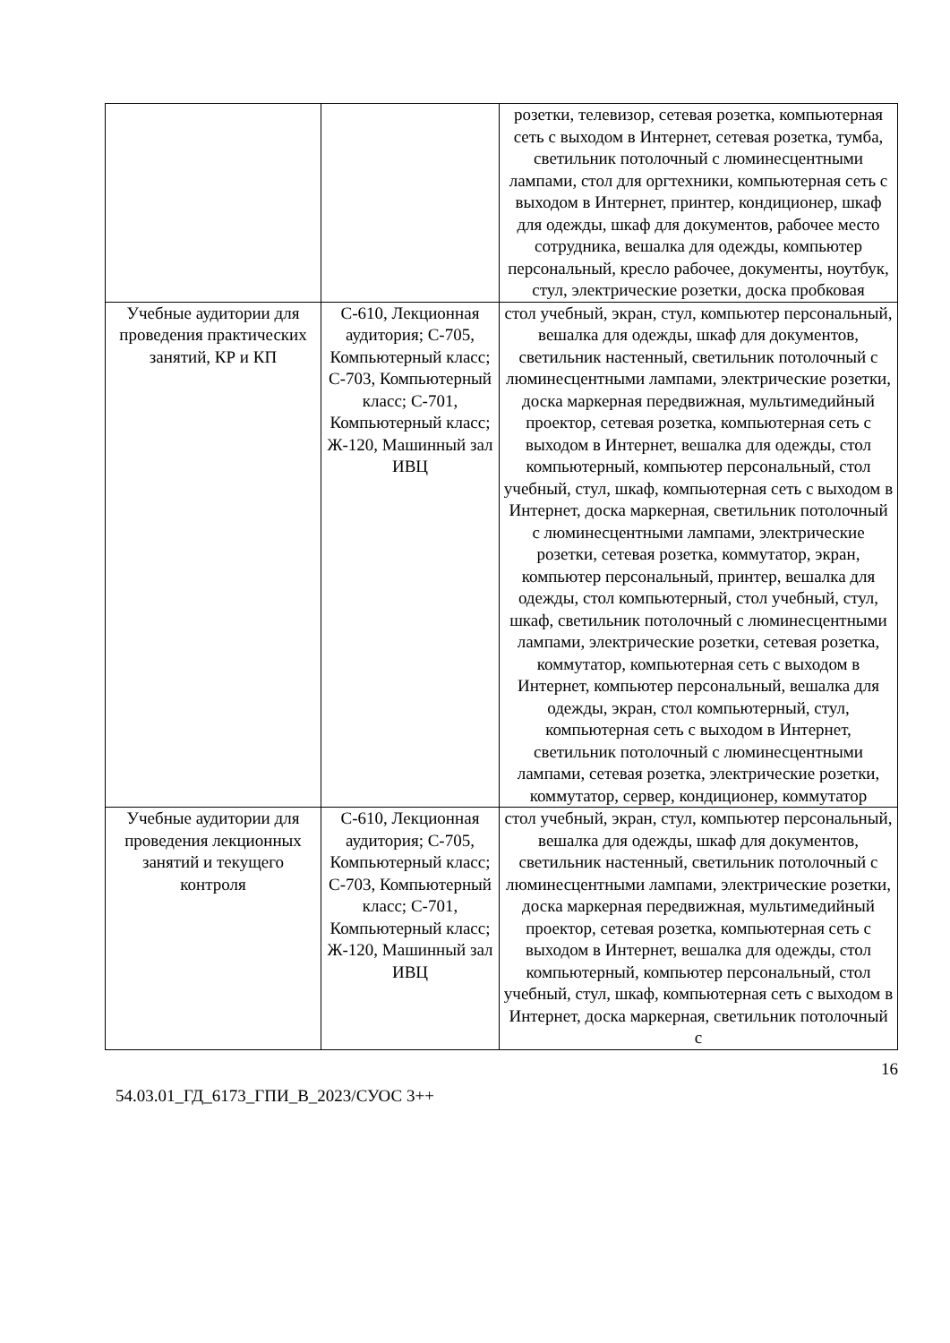| | | розетки, телевизор, сетевая розетка, компьютерная сеть с выходом в Интернет, сетевая розетка, тумба, светильник потолочный с люминесцентными лампами, стол для оргтехники, компьютерная сеть с выходом в Интернет, принтер, кондиционер, шкаф для одежды, шкаф для документов, рабочее место сотрудника, вешалка для одежды, компьютер персональный, кресло рабочее, документы, ноутбук, стул, электрические розетки, доска пробковая |
| Учебные аудитории для проведения практических занятий, КР и КП | С-610, Лекционная аудитория; С-705, Компьютерный класс; С-703, Компьютерный класс; С-701, Компьютерный класс; Ж-120, Машинный зал ИВЦ | стол учебный, экран, стул, компьютер персональный, вешалка для одежды, шкаф для документов, светильник настенный, светильник потолочный с люминесцентными лампами, электрические розетки, доска маркерная передвижная, мультимедийный проектор, сетевая розетка, компьютерная сеть с выходом в Интернет, вешалка для одежды, стол компьютерный, компьютер персональный, стол учебный, стул, шкаф, компьютерная сеть с выходом в Интернет, доска маркерная, светильник потолочный с люминесцентными лампами, электрические розетки, сетевая розетка, коммутатор, экран, компьютер персональный, принтер, вешалка для одежды, стол компьютерный, стол учебный, стул, шкаф, светильник потолочный с люминесцентными лампами, электрические розетки, сетевая розетка, коммутатор, компьютерная сеть с выходом в Интернет, компьютер персональный, вешалка для одежды, экран, стол компьютерный, стул, компьютерная сеть с выходом в Интернет, светильник потолочный с люминесцентными лампами, сетевая розетка, электрические розетки, коммутатор, сервер, кондиционер, коммутатор |
| Учебные аудитории для проведения лекционных занятий и текущего контроля | С-610, Лекционная аудитория; С-705, Компьютерный класс; С-703, Компьютерный класс; С-701, Компьютерный класс; Ж-120, Машинный зал ИВЦ | стол учебный, экран, стул, компьютер персональный, вешалка для одежды, шкаф для документов, светильник настенный, светильник потолочный с люминесцентными лампами, электрические розетки, доска маркерная передвижная, мультимедийный проектор, сетевая розетка, компьютерная сеть с выходом в Интернет, вешалка для одежды, стол компьютерный, компьютер персональный, стол учебный, стул, шкаф, компьютерная сеть с выходом в Интернет, доска маркерная, светильник потолочный с |
16
54.03.01_ГД_6173_ГПИ_В_2023/СУОС 3++